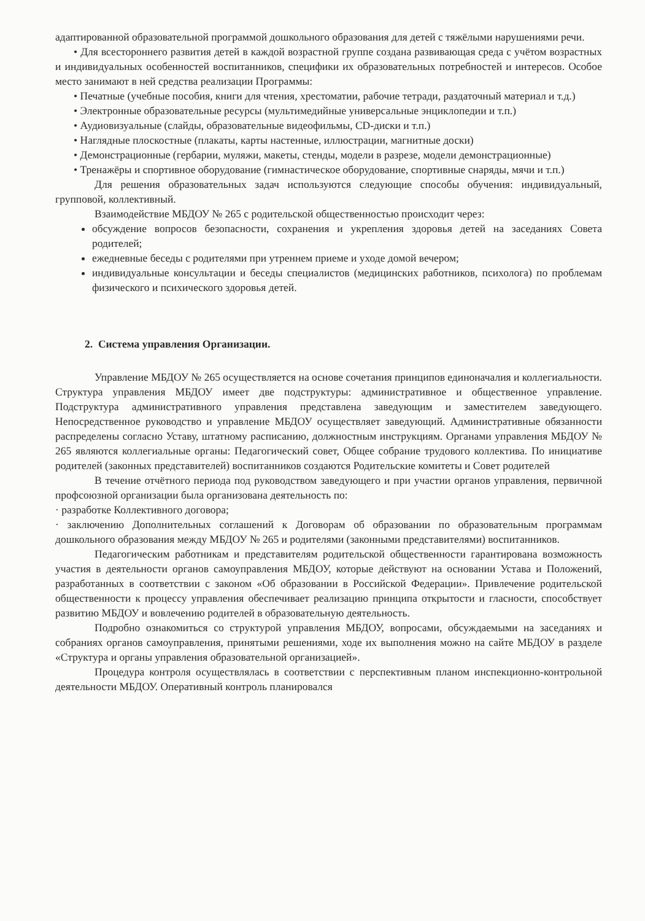адаптированной образовательной программой дошкольного образования для детей с тяжёлыми нарушениями речи.
• Для всестороннего развития детей в каждой возрастной группе создана развивающая среда с учётом возрастных и индивидуальных особенностей воспитанников, специфики их образовательных потребностей и интересов. Особое место занимают в ней средства реализации Программы:
• Печатные (учебные пособия, книги для чтения, хрестоматии, рабочие тетради, раздаточный материал и т.д.)
• Электронные образовательные ресурсы (мультимедийные универсальные энциклопедии и т.п.)
• Аудиовизуальные (слайды, образовательные видеофильмы, CD-диски и т.п.)
• Наглядные плоскостные (плакаты, карты настенные, иллюстрации, магнитные доски)
• Демонстрационные (гербарии, муляжи, макеты, стенды, модели в разрезе, модели демонстрационные)
• Тренажёры и спортивное оборудование (гимнастическое оборудование, спортивные снаряды, мячи и т.п.)
Для решения образовательных задач используются следующие способы обучения: индивидуальный, групповой, коллективный.
Взаимодействие МБДОУ № 265 с родительской общественностью происходит через:
обсуждение вопросов безопасности, сохранения и укрепления здоровья детей на заседаниях Совета родителей;
ежедневные беседы с родителями при утреннем приеме и уходе домой вечером;
индивидуальные консультации и беседы специалистов (медицинских работников, психолога) по проблемам физического и психического здоровья детей.
2. Система управления Организации.
Управление МБДОУ № 265 осуществляется на основе сочетания принципов единоначалия и коллегиальности. Структура управления МБДОУ имеет две подструктуры: административное и общественное управление. Подструктура административного управления представлена заведующим и заместителем заведующего. Непосредственное руководство и управление МБДОУ осуществляет заведующий. Административные обязанности распределены согласно Уставу, штатному расписанию, должностным инструкциям. Органами управления МБДОУ № 265 являются коллегиальные органы: Педагогический совет, Общее собрание трудового коллектива. По инициативе родителей (законных представителей) воспитанников создаются Родительские комитеты и Совет родителей
В течение отчётного периода под руководством заведующего и при участии органов управления, первичной профсоюзной организации была организована деятельность по:
· разработке Коллективного договора;
· заключению Дополнительных соглашений к Договорам об образовании по образовательным программам дошкольного образования между МБДОУ № 265 и родителями (законными представителями) воспитанников.
Педагогическим работникам и представителям родительской общественности гарантирована возможность участия в деятельности органов самоуправления МБДОУ, которые действуют на основании Устава и Положений, разработанных в соответствии с законом «Об образовании в Российской Федерации». Привлечение родительской общественности к процессу управления обеспечивает реализацию принципа открытости и гласности, способствует развитию МБДОУ и вовлечению родителей в образовательную деятельность.
Подробно ознакомиться со структурой управления МБДОУ, вопросами, обсуждаемыми на заседаниях и собраниях органов самоуправления, принятыми решениями, ходе их выполнения можно на сайте МБДОУ в разделе «Структура и органы управления образовательной организацией».
Процедура контроля осуществлялась в соответствии с перспективным планом инспекционно-контрольной деятельности МБДОУ. Оперативный контроль планировался